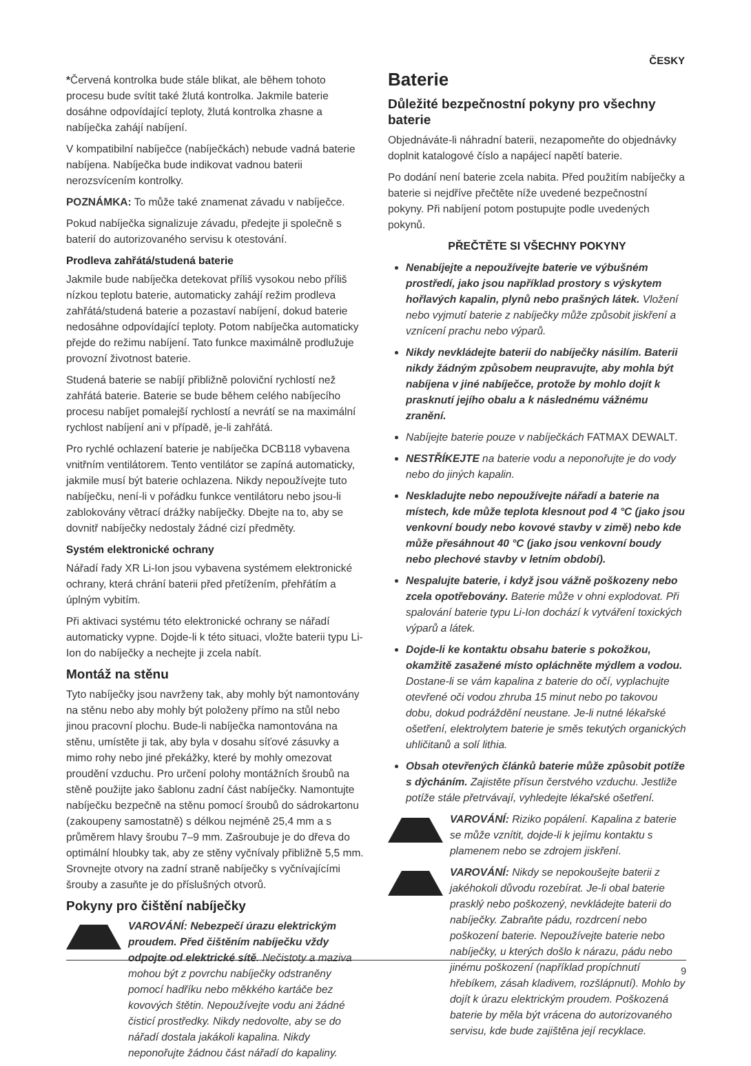ČESKY
*Červená kontrolka bude stále blikat, ale během tohoto procesu bude svítit také žlutá kontrolka. Jakmile baterie dosáhne odpovídající teploty, žlutá kontrolka zhasne a nabíječka zahájí nabíjení.
V kompatibilní nabíječce (nabíječkách) nebude vadná baterie nabíjena. Nabíječka bude indikovat vadnou baterii nerozsvícením kontrolky.
POZNÁMKA: To může také znamenat závadu v nabíječce.
Pokud nabíječka signalizuje závadu, předejte ji společně s baterií do autorizovaného servisu k otestování.
Prodleva zahřátá/studená baterie
Jakmile bude nabíječka detekovat příliš vysokou nebo příliš nízkou teplotu baterie, automaticky zahájí režim prodleva zahřátá/studená baterie a pozastaví nabíjení, dokud baterie nedosáhne odpovídající teploty. Potom nabíječka automaticky přejde do režimu nabíjení. Tato funkce maximálně prodlužuje provozní životnost baterie.
Studená baterie se nabíjí přibližně poloviční rychlostí než zahřátá baterie. Baterie se bude během celého nabíjecího procesu nabíjet pomalejší rychlostí a nevrátí se na maximální rychlost nabíjení ani v případě, je-li zahřátá.
Pro rychlé ochlazení baterie je nabíječka DCB118 vybavena vnitřním ventilátorem. Tento ventilátor se zapíná automaticky, jakmile musí být baterie ochlazena. Nikdy nepoužívejte tuto nabíječku, není-li v pořádku funkce ventilátoru nebo jsou-li zablokovány větrací drážky nabíječky. Dbejte na to, aby se dovnitř nabíječky nedostaly žádné cizí předměty.
Systém elektronické ochrany
Nářadí řady XR Li-Ion jsou vybavena systémem elektronické ochrany, která chrání baterii před přetížením, přehřátím a úplným vybitím.
Při aktivaci systému této elektronické ochrany se nářadí automaticky vypne. Dojde-li k této situaci, vložte baterii typu Li-Ion do nabíječky a nechejte ji zcela nabít.
Montáž na stěnu
Tyto nabíječky jsou navrženy tak, aby mohly být namontovány na stěnu nebo aby mohly být položeny přímo na stůl nebo jinou pracovní plochu. Bude-li nabíječka namontována na stěnu, umístěte ji tak, aby byla v dosahu síťové zásuvky a mimo rohy nebo jiné překážky, které by mohly omezovat proudění vzduchu. Pro určení polohy montážních šroubů na stěně použijte jako šablonu zadní část nabíječky. Namontujte nabíječku bezpečně na stěnu pomocí šroubů do sádrokartonu (zakoupeny samostatně) s délkou nejméně 25,4 mm a s průměrem hlavy šroubu 7–9 mm. Zašroubuje je do dřeva do optimální hloubky tak, aby ze stěny vyčnívaly přibližně 5,5 mm. Srovnejte otvory na zadní straně nabíječky s vyčnívajícími šrouby a zasuňte je do příslušných otvorů.
Pokyny pro čištění nabíječky
VAROVÁNÍ: Nebezpečí úrazu elektrickým proudem. Před čištěním nabíječku vždy odpojte od elektrické sítě. Nečistoty a maziva mohou být z povrchu nabíječky odstraněny pomocí hadříku nebo měkkého kartáče bez kovových štětin. Nepoužívejte vodu ani žádné čisticí prostředky. Nikdy nedovolte, aby se do nářadí dostala jakákoli kapalina. Nikdy neponořujte žádnou část nářadí do kapaliny.
Baterie
Důležité bezpečnostní pokyny pro všechny baterie
Objednáváte-li náhradní baterii, nezapomeňte do objednávky doplnit katalogové číslo a napájecí napětí baterie.
Po dodání není baterie zcela nabita. Před použitím nabíječky a baterie si nejdříve přečtěte níže uvedené bezpečnostní pokyny. Při nabíjení potom postupujte podle uvedených pokynů.
PŘEČTĚTE SI VŠECHNY POKYNY
Nenabíjejte a nepoužívejte baterie ve výbušném prostředí, jako jsou například prostory s výskytem hořlavých kapalin, plynů nebo prašných látek. Vložení nebo vyjmutí baterie z nabíječky může způsobit jiskření a vznícení prachu nebo výparů.
Nikdy nevkládejte baterii do nabíječky násilím. Baterii nikdy žádným způsobem neupravujte, aby mohla být nabíjena v jiné nabíječce, protože by mohlo dojít k prasknutí jejího obalu a k následnému vážnému zranění.
Nabíjejte baterie pouze v nabíječkách FATMAX DEWALT.
NESTŘÍKEJTE na baterie vodu a neponořujte je do vody nebo do jiných kapalin.
Neskladujte nebo nepoužívejte nářadí a baterie na místech, kde může teplota klesnout pod 4 °C (jako jsou venkovní boudy nebo kovové stavby v zimě) nebo kde může přesáhnout 40 °C (jako jsou venkovní boudy nebo plechové stavby v letním období).
Nespalujte baterie, i když jsou vážně poškozeny nebo zcela opotřebovány. Baterie může v ohni explodovat. Při spalování baterie typu Li-Ion dochází k vytváření toxických výparů a látek.
Dojde-li ke kontaktu obsahu baterie s pokožkou, okamžitě zasažené místo opláchněte mýdlem a vodou. Dostane-li se vám kapalina z baterie do očí, vyplachujte otevřené oči vodou zhruba 15 minut nebo po takovou dobu, dokud podráždění neustane. Je-li nutné lékařské ošetření, elektrolytem baterie je směs tekutých organických uhličitanů a solí lithia.
Obsah otevřených článků baterie může způsobit potíže s dýcháním. Zajistěte přísun čerstvého vzduchu. Jestliže potíže stále přetrvávají, vyhledejte lékařské ošetření.
VAROVÁNÍ: Riziko popálení. Kapalina z baterie se může vznítit, dojde-li k jejímu kontaktu s plamenem nebo se zdrojem jiskření.
VAROVÁNÍ: Nikdy se nepokoušejte baterii z jakéhokoli důvodu rozebírat. Je-li obal baterie prasklý nebo poškozený, nevkládejte baterii do nabíječky. Zabraňte pádu, rozdrcení nebo poškození baterie. Nepoužívejte baterie nebo nabíječky, u kterých došlo k nárazu, pádu nebo jinému poškození (například propíchnutí hřebíkem, zásah kladivem, rozšlápnutí). Mohlo by dojít k úrazu elektrickým proudem. Poškozená baterie by měla být vrácena do autorizovaného servisu, kde bude zajištěna její recyklace.
9